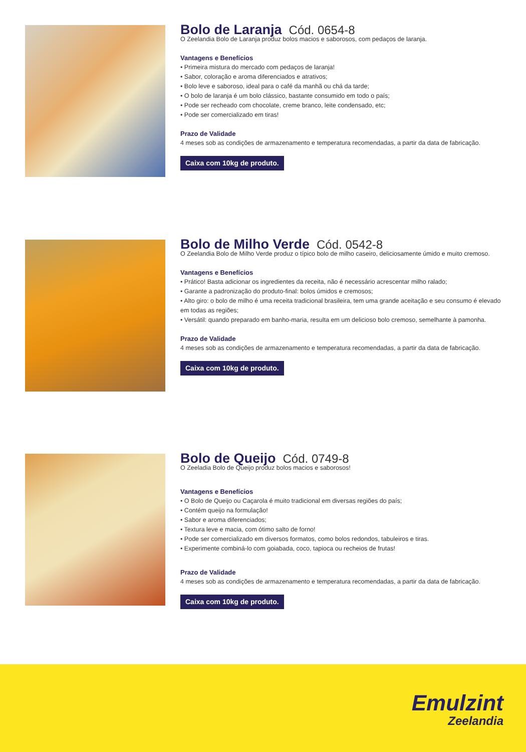Bolo de Laranja Cód. 0654-8
O Zeelandia Bolo de Laranja produz bolos macios e saborosos, com pedaços de laranja.
Vantagens e Benefícios
• Primeira mistura do mercado com pedaços de laranja!
• Sabor, coloração e aroma diferenciados e atrativos;
• Bolo leve e saboroso, ideal para o café da manhã ou chá da tarde;
• O bolo de laranja é um bolo clássico, bastante consumido em todo o país;
• Pode ser recheado com chocolate, creme branco, leite condensado, etc;
• Pode ser comercializado em tiras!
Prazo de Validade
4 meses sob as condições de armazenamento e temperatura recomendadas, a partir da data de fabricação.
Caixa com 10kg de produto.
Bolo de Milho Verde Cód. 0542-8
O Zeelandia Bolo de Milho Verde produz o típico bolo de milho caseiro, deliciosamente úmido e muito cremoso.
Vantagens e Benefícios
• Prático! Basta adicionar os ingredientes da receita, não é necessário acrescentar milho ralado;
• Garante a padronização do produto-final: bolos úmidos e cremosos;
• Alto giro: o bolo de milho é uma receita tradicional brasileira, tem uma grande aceitação e seu consumo é elevado em todas as regiões;
• Versátil: quando preparado em banho-maria, resulta em um delicioso bolo cremoso, semelhante à pamonha.
Prazo de Validade
4 meses sob as condições de armazenamento e temperatura recomendadas, a partir da data de fabricação.
Caixa com 10kg de produto.
Bolo de Queijo Cód. 0749-8
O Zeeladia Bolo de Queijo produz bolos macios e saborosos!
Vantagens e Benefícios
• O Bolo de Queijo ou Caçarola é muito tradicional em diversas regiões do país;
• Contém queijo na formulação!
• Sabor e aroma diferenciados;
• Textura leve e macia, com ótimo salto de forno!
• Pode ser comercializado em diversos formatos, como bolos redondos, tabuleiros e tiras.
• Experimente combiná-lo com goiabada, coco, tapioca ou recheios de frutas!
Prazo de Validade
4 meses sob as condições de armazenamento e temperatura recomendadas, a partir da data de fabricação.
Caixa com 10kg de produto.
Emulzint
Zeelandia